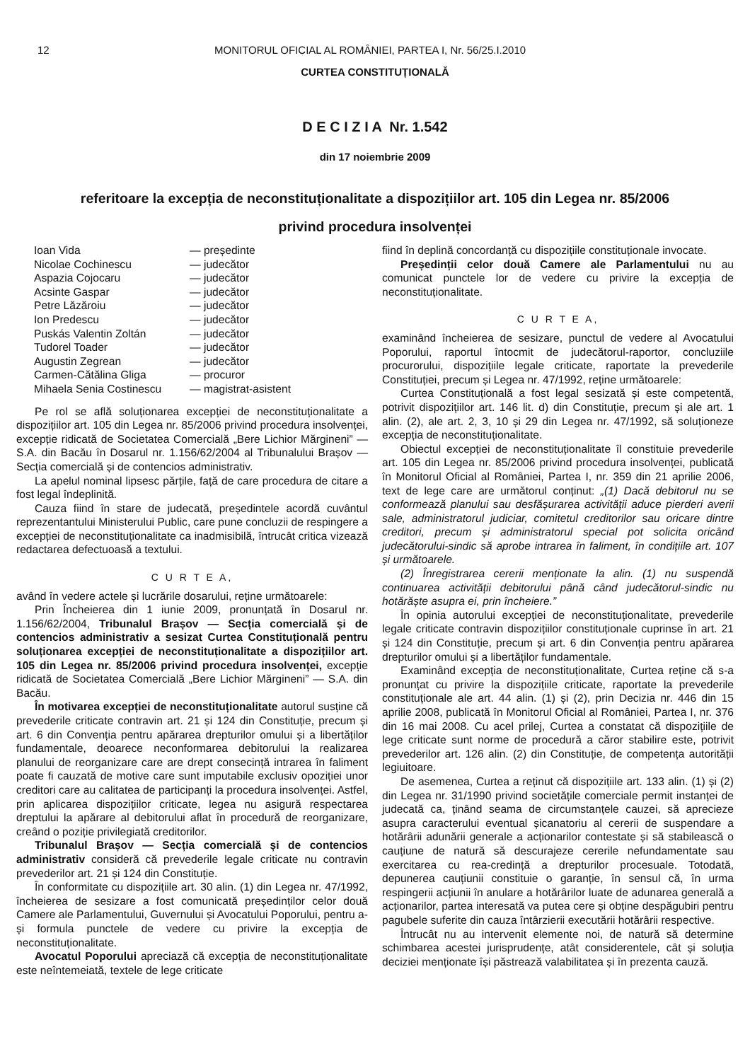12 MONITORUL OFICIAL AL ROMÂNIEI, PARTEA I, Nr. 56/25.I.2010
CURTEA CONSTITUȚIONALĂ
D E C I Z I A Nr. 1.542
din 17 noiembrie 2009
referitoare la excepția de neconstituționalitate a dispozițiilor art. 105 din Legea nr. 85/2006
privind procedura insolvenței
Ioan Vida — președinte Nicolae Cochinescu — judecător Aspazia Cojocaru — judecător Acsinte Gaspar — judecător Petre Lăzăroiu — judecător Ion Predescu — judecător Puskás Valentin Zoltán — judecător Tudorel Toader — judecător Augustin Zegrean — judecător Carmen-Cătălina Gliga — procuror Mihaela Senia Costinescu — magistrat-asistent
Pe rol se află soluționarea excepției de neconstituționalitate a dispozițiilor art. 105 din Legea nr. 85/2006 privind procedura insolvenței, excepție ridicată de Societatea Comercială „Bere Lichior Mărgineni” — S.A. din Bacău în Dosarul nr. 1.156/62/2004 al Tribunalului Brașov — Secția comercială și de contencios administrativ.
La apelul nominal lipsesc părțile, față de care procedura de citare a fost legal îndeplinită.
Cauza fiind în stare de judecată, președintele acordă cuvântul reprezentantului Ministerului Public, care pune concluzii de respingere a excepției de neconstituționalitate ca inadmisibilă, întrucât critica vizează redactarea defectuoasă a textului.
C U R T E A,
având în vedere actele și lucrările dosarului, reține următoarele:
Prin Încheierea din 1 iunie 2009, pronunțată în Dosarul nr. 1.156/62/2004, Tribunalul Brașov — Secția comercială și de contencios administrativ a sesizat Curtea Constituțională pentru soluționarea excepției de neconstituționalitate a dispozițiilor art. 105 din Legea nr. 85/2006 privind procedura insolvenței, excepție ridicată de Societatea Comercială „Bere Lichior Mărgineni” — S.A. din Bacău.
În motivarea excepției de neconstituționalitate autorul susține că prevederile criticate contravin art. 21 și 124 din Constituție, precum și art. 6 din Convenția pentru apărarea drepturilor omului și a libertăților fundamentale, deoarece neconformarea debitorului la realizarea planului de reorganizare care are drept consecință intrarea în faliment poate fi cauzată de motive care sunt imputabile exclusiv opoziției unor creditori care au calitatea de participanți la procedura insolvenței. Astfel, prin aplicarea dispozițiilor criticate, legea nu asigură respectarea dreptului la apărare al debitorului aflat în procedură de reorganizare, creând o poziție privilegiată creditorilor.
Tribunalul Brașov — Secția comercială și de contencios administrativ consideră că prevederile legale criticate nu contravin prevederilor art. 21 și 124 din Constituție.
În conformitate cu dispozițiile art. 30 alin. (1) din Legea nr. 47/1992, încheierea de sesizare a fost comunicată președinților celor două Camere ale Parlamentului, Guvernului și Avocatului Poporului, pentru a-și formula punctele de vedere cu privire la excepția de neconstituționalitate.
Avocatul Poporului apreciază că excepția de neconstituționalitate este neîntemeiată, textele de lege criticate
fiind în deplină concordanță cu dispozițiile constituționale invocate.
Președinții celor două Camere ale Parlamentului nu au comunicat punctele lor de vedere cu privire la excepția de neconstituționalitate.
C U R T E A,
examinând încheierea de sesizare, punctul de vedere al Avocatului Poporului, raportul întocmit de judecătorul-raportor, concluziile procurorului, dispozițiile legale criticate, raportate la prevederile Constituției, precum și Legea nr. 47/1992, reține următoarele:
Curtea Constituțională a fost legal sesizată și este competentă, potrivit dispozițiilor art. 146 lit. d) din Constituție, precum și ale art. 1 alin. (2), ale art. 2, 3, 10 și 29 din Legea nr. 47/1992, să soluționeze excepția de neconstituționalitate.
Obiectul excepției de neconstituționalitate îl constituie prevederile art. 105 din Legea nr. 85/2006 privind procedura insolvenței, publicată în Monitorul Oficial al României, Partea I, nr. 359 din 21 aprilie 2006, text de lege care are următorul conținut: „(1) Dacă debitorul nu se conformează planului sau desfășurarea activității aduce pierderi averii sale, administratorul judiciar, comitetul creditorilor sau oricare dintre creditori, precum și administratorul special pot solicita oricând judecătorului-sindic să aprobe intrarea în faliment, în condițiile art. 107 și următoarele.
(2) Înregistrarea cererii menționate la alin. (1) nu suspendă continuarea activității debitorului până când judecătorul-sindic nu hotărăște asupra ei, prin încheiere.”
În opinia autorului excepției de neconstituționalitate, prevederile legale criticate contravin dispozițiilor constituționale cuprinse în art. 21 și 124 din Constituție, precum și art. 6 din Convenția pentru apărarea drepturilor omului și a libertăților fundamentale.
Examinând excepția de neconstituționalitate, Curtea reține că s-a pronunțat cu privire la dispozițiile criticate, raportate la prevederile constituționale ale art. 44 alin. (1) și (2), prin Decizia nr. 446 din 15 aprilie 2008, publicată în Monitorul Oficial al României, Partea I, nr. 376 din 16 mai 2008. Cu acel prilej, Curtea a constatat că dispozițiile de lege criticate sunt norme de procedură a căror stabilire este, potrivit prevederilor art. 126 alin. (2) din Constituție, de competența autorității legiuitoare.
De asemenea, Curtea a reținut că dispozițiile art. 133 alin. (1) și (2) din Legea nr. 31/1990 privind societățile comerciale permit instanței de judecată ca, ținând seama de circumstanțele cauzei, să aprecieze asupra caracterului eventual șicanatoriu al cererii de suspendare a hotărârii adunării generale a acționarilor contestate și să stabilească o cauțiune de natură să descurajeze cererile nefundamentate sau exercitarea cu rea-credință a drepturilor procesuale. Totodată, depunerea cauțiunii constituie o garanție, în sensul că, în urma respingerii acțiunii în anulare a hotărârilor luate de adunarea generală a acționarilor, partea interesată va putea cere și obține despăgubiri pentru pagubele suferite din cauza întârzierii executării hotărârii respective.
Întrucât nu au intervenit elemente noi, de natură să determine schimbarea acestei jurisprudențe, atât considerentele, cât și soluția deciziei menționate își păstrează valabilitatea și în prezenta cauză.